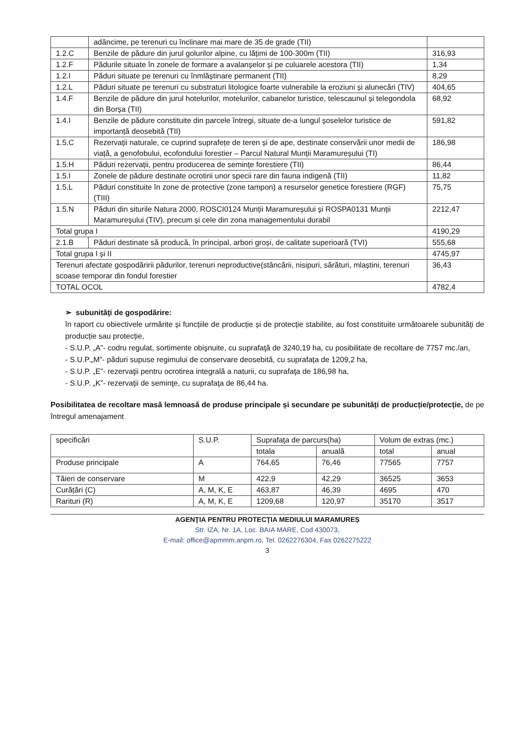| | adâncime, pe terenuri cu înclinare mai mare de 35 de grade (TII) | |
| 1.2.C | Benzile de pădure din jurul golurilor alpine, cu lățimi de 100-300m (TII) | 316,93 |
| 1.2.F | Pădurile situate în zonele de formare a avalanșelor și pe culuarele acestora (TII) | 1,34 |
| 1.2.I | Păduri situate pe terenuri cu înmlăștinare permanent (TII) | 8,29 |
| 1.2.L | Păduri situate pe terenuri cu substraturi litologice foarte vulnerabile la eroziuni și alunecări (TIV) | 404,65 |
| 1.4.F | Benzile de pădure din jurul hotelurilor, motelurilor, cabanelor turistice, telescaunul și telegondola din Borșa (TII) | 68,92 |
| 1.4.I | Benzile de pădure constituite din parcele întregi, situate de-a lungul șoselelor turistice de importanță deosebită (TII) | 591,82 |
| 1.5.C | Rezervații naturale, ce cuprind suprafețe de teren și de ape, destinate conservării unor medii de viață, a genofobului, ecofondului forestier – Parcul Natural Munții Maramureșului (TI) | 186,98 |
| 1.5.H | Păduri rezervații, pentru producerea de semințe forestiere (TII) | 86,44 |
| 1.5.I | Zonele de pădure destinate ocrotirii unor specii rare din fauna indigenă (TII) | 11,82 |
| 1.5.L | Păduri constituite în zone de protective (zone tampon) a resurselor genetice forestiere (RGF) (TIII) | 75,75 |
| 1.5.N | Păduri din siturile Natura 2000, ROSCI0124 Munții Maramureșului și ROSPA0131 Munții Maramureșului (TIV), precum și cele din zona managementului durabil | 2212,47 |
| Total grupa I | | 4190,29 |
| 2.1.B | Păduri destinate să producă, în principal, arbori groși, de calitate superioară (TVI) | 555,68 |
| Total grupa I și II | | 4745,97 |
| Terenuri afectate gospodăririi pădurilor, terenuri neproductive(stâncării, nisipuri, sărături, mlaștini, terenuri scoase temporar din fondul forestier | | 36,43 |
| TOTAL OCOL | | 4782,4 |
➢ subunităţi de gospodărire:
în raport cu obiectivele urmărite și funcțiile de producție și de protecție stabilite, au fost constituite următoarele subunități de producție sau protecție,
- S.U.P. „A”- codru regulat, sortimente obişnuite, cu suprafaţă de 3240,19 ha, cu posibilitate de recoltare de 7757 mc./an,
- S.U.P.„M”- păduri supuse regimului de conservare deosebită, cu suprafața de 1209,2 ha,
- S.U.P. „E”- rezervaţii pentru ocrotirea integrală a naturii, cu suprafaţa de 186,98 ha,
- S.U.P. „K”- rezervaţii de seminţe, cu suprafaţa de 86,44 ha.
Posibilitatea de recoltare masă lemnoasă de produse principale și secundare pe subunități de producție/protecție, de pe întregul amenajament
| specificări | S.U.P. | Suprafaţa de parcurs(ha) | | Volum de extras (mc.) | |
| --- | --- | --- | --- | --- | --- |
| | | totala | anuală | total | anual |
| Produse principale | A | 764,65 | 76,46 | 77565 | 7757 |
| Tăieri de conservare | M | 422,9 | 42,29 | 36525 | 3653 |
| Curățări (C) | A, M, K, E | 463,87 | 46,39 | 4695 | 470 |
| Rarituri (R) | A, M, K, E | 1209,68 | 120,97 | 35170 | 3517 |
AGENŢIA PENTRU PROTECŢIA MEDIULUI MARAMUREȘ
Str. IZA, Nr. 1A, Loc. BAIA MARE, Cod 430073,
E-mail: office@apmmm.anpm.ro, Tel. 0262276304, Fax 0262275222
3